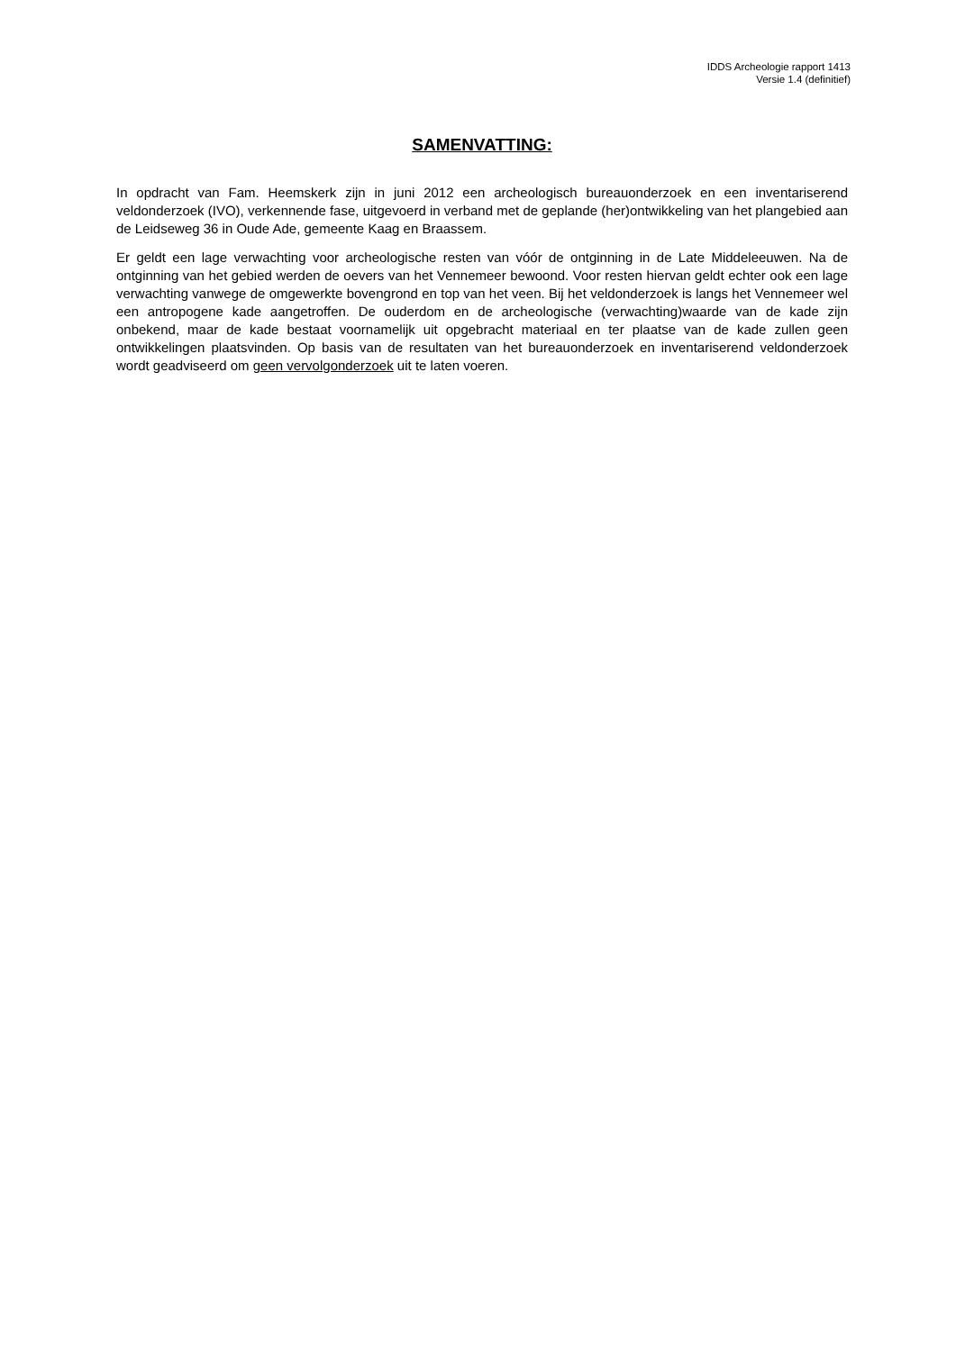IDDS Archeologie rapport 1413
Versie 1.4 (definitief)
SAMENVATTING:
In opdracht van Fam. Heemskerk zijn in juni 2012 een archeologisch bureauonderzoek en een inventariserend veldonderzoek (IVO), verkennende fase, uitgevoerd in verband met de geplande (her)ontwikkeling van het plangebied aan de Leidseweg 36 in Oude Ade, gemeente Kaag en Braassem.
Er geldt een lage verwachting voor archeologische resten van vóór de ontginning in de Late Middeleeuwen. Na de ontginning van het gebied werden de oevers van het Vennemeer bewoond. Voor resten hiervan geldt echter ook een lage verwachting vanwege de omgewerkte bovengrond en top van het veen. Bij het veldonderzoek is langs het Vennemeer wel een antropogene kade aangetroffen. De ouderdom en de archeologische (verwachting)waarde van de kade zijn onbekend, maar de kade bestaat voornamelijk uit opgebracht materiaal en ter plaatse van de kade zullen geen ontwikkelingen plaatsvinden. Op basis van de resultaten van het bureauonderzoek en inventariserend veldonderzoek wordt geadviseerd om geen vervolgonderzoek uit te laten voeren.